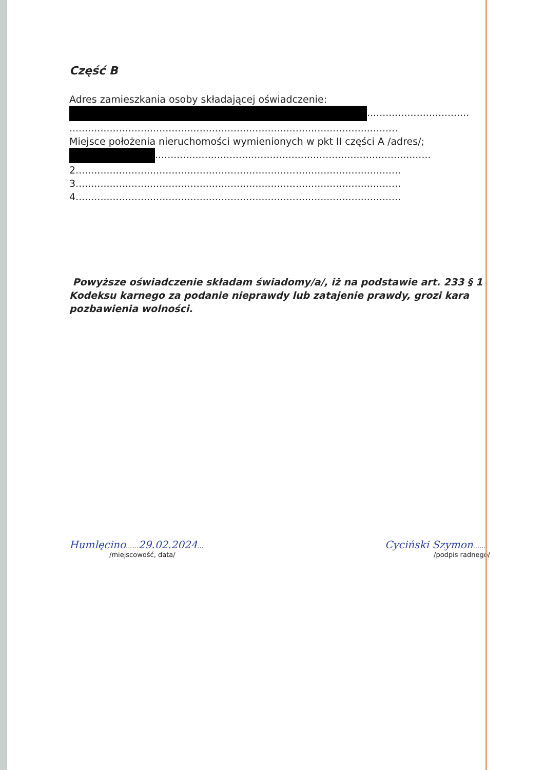Część B
Adres zamieszkania osoby składającej oświadczenie:
.................................
..........................................................................................................
Miejsce położenia nieruchomości wymienionych w pkt II części A /adres/;
.........................................................................................
2.........................................................................................................
3.........................................................................................................
4.........................................................................................................
Powyższe oświadczenie składam świadomy/a/, iż na podstawie art. 233 § 1 Kodeksu karnego za podanie nieprawdy lub zatajenie prawdy, grozi kara pozbawienia wolności.
Humlęcino......29.02.2024...
/miejscowość, data/
Cyciński Szymon......
/podpis radnego/